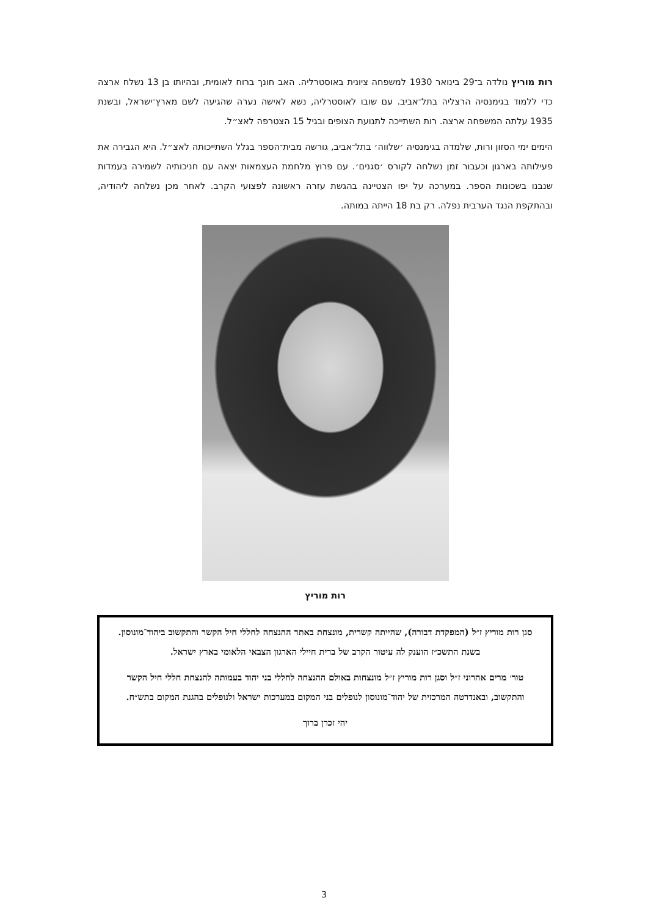רות מוריץ נולדה ב־29 בינואר 1930 למשפחה ציונית באוסטרליה. האב חונך ברוח לאומית, ובהיותו בן 13 נשלח ארצה כדי ללמוד בגימנסיה הרצליה בתל־אביב. עם שובו לאוסטרליה, נשא לאישה נערה שהגיעה לשם מארץ־ישראל, ובשנת 1935 עלתה המשפחה ארצה. רות השתייכה לתנועת הצופים ובגיל 15 הצטרפה לאצ״ל.
הימים ימי הסזון ורות, שלמדה בגימנסיה ׳שלווה׳ בתל־אביב, גורשה מבית־הספר בגלל השתייכותה לאצ״ל. היא הגבירה את פעילותה בארגון וכעבור זמן נשלחה לקורס ׳סגנים׳. עם פרוץ מלחמת העצמאות יצאה עם חניכותיה לשמירה בעמדות שנבנו בשכונות הספר. במערכה על יפו הצטיינה בהגשת עזרה ראשונה לפצועי הקרב. לאחר מכן נשלחה ליהודיה, ובהתקפת הנגד הערבית נפלה. רק בת 18 הייתה במותה.
רות מוריץ
סגן רות מוריץ ז״ל (המפקדת דבורה), שהייתה קשרית, מונצחת באתר ההנצחה לחללי חיל הקשר והתקשוב ביהוד־מונוסון. בשנת התשכ״ז הוענק לה עיטור הקרב של ברית חיילי הארגון הצבאי הלאומי בארץ ישראל.
טור׳ מרים אהרוני ז״ל וסגן רות מוריץ ז״ל מונצחות באולם ההנצחה לחללי בני יהוד בעמותה להנצחת חללי חיל הקשר והתקשוב, ובאנדרטה המרכזית של יהוד־מונוסון לנופלים בני המקום במערכות ישראל ולנופלים בהגנת המקום בתש״ח.
יהי זכרן ברוך
3